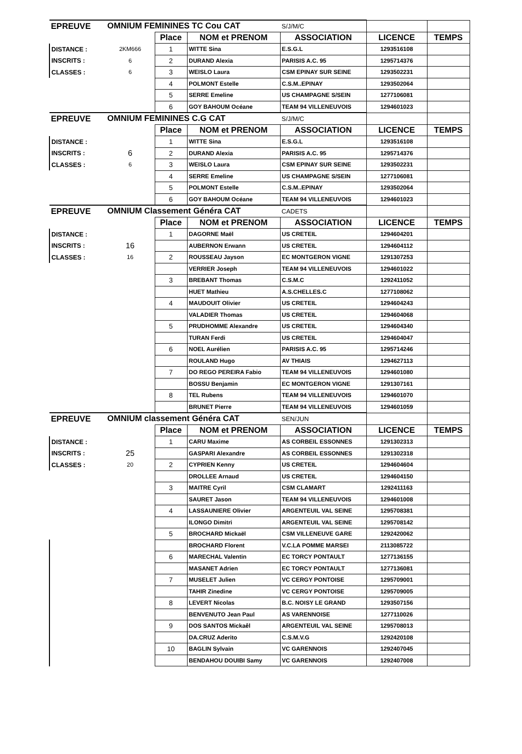| EPREUVE | OMNIUM FEMININES TC Cou CAT | | | S/J/M/C | | |
| | | Place | NOM et PRENOM | ASSOCIATION | LICENCE | TEMPS |
| DISTANCE : | 2KM666 | 1 | WITTE Sina | E.S.G.L | 1293516108 | |
| INSCRITS : | 6 | 2 | DURAND Alexia | PARISIS A.C. 95 | 1295714376 | |
| CLASSES : | 6 | 3 | WEISLO Laura | CSM EPINAY SUR SEINE | 1293502231 | |
| | | 4 | POLMONT Estelle | C.S.M..EPINAY | 1293502064 | |
| | | 5 | SERRE Emeline | US CHAMPAGNE S/SEIN | 1277106081 | |
| | | 6 | GOY BAHOUM Océane | TEAM 94 VILLENEUVOIS | 1294601023 | |
| EPREUVE | OMNIUM FEMININES C.G CAT | | | S/J/M/C | | |
| | | Place | NOM et PRENOM | ASSOCIATION | LICENCE | TEMPS |
| DISTANCE : | | 1 | WITTE Sina | E.S.G.L | 1293516108 | |
| INSCRITS : | 6 | 2 | DURAND Alexia | PARISIS A.C. 95 | 1295714376 | |
| CLASSES : | 6 | 3 | WEISLO Laura | CSM EPINAY SUR SEINE | 1293502231 | |
| | | 4 | SERRE Emeline | US CHAMPAGNE S/SEIN | 1277106081 | |
| | | 5 | POLMONT Estelle | C.S.M..EPINAY | 1293502064 | |
| | | 6 | GOY BAHOUM Océane | TEAM 94 VILLENEUVOIS | 1294601023 | |
| EPREUVE | OMNIUM Classement Généra CAT | | | CADETS | | |
| | | Place | NOM et PRENOM | ASSOCIATION | LICENCE | TEMPS |
| DISTANCE : | | 1 | DAGORNE Maël | US CRETEIL | 1294604201 | |
| INSCRITS : | 16 | | AUBERNON Erwann | US CRETEIL | 1294604112 | |
| CLASSES : | 16 | 2 | ROUSSEAU Jayson | EC MONTGERON VIGNE | 1291307253 | |
| | | | VERRIER Joseph | TEAM 94 VILLENEUVOIS | 1294601022 | |
| | | 3 | BREBANT Thomas | C.S.M.C | 1292411052 | |
| | | | HUET Mathieu | A.S.CHELLES.C | 1277108062 | |
| | | 4 | MAUDOUIT Olivier | US CRETEIL | 1294604243 | |
| | | | VALADIER Thomas | US CRETEIL | 1294604068 | |
| | | 5 | PRUDHOMME Alexandre | US CRETEIL | 1294604340 | |
| | | | TURAN Ferdi | US CRETEIL | 1294604047 | |
| | | 6 | NOEL Aurélien | PARISIS A.C. 95 | 1295714246 | |
| | | | ROULAND Hugo | AV THIAIS | 1294627113 | |
| | | 7 | DO REGO PEREIRA Fabio | TEAM 94 VILLENEUVOIS | 1294601080 | |
| | | | BOSSU Benjamin | EC MONTGERON VIGNE | 1291307161 | |
| | | 8 | TEL Rubens | TEAM 94 VILLENEUVOIS | 1294601070 | |
| | | | BRUNET Pierre | TEAM 94 VILLENEUVOIS | 1294601059 | |
| EPREUVE | OMNIUM classement Généra CAT | | | SEN/JUN | | |
| | | Place | NOM et PRENOM | ASSOCIATION | LICENCE | TEMPS |
| DISTANCE : | | 1 | CARU Maxime | AS CORBEIL ESSONNES | 1291302313 | |
| INSCRITS : | 25 | | GASPARI Alexandre | AS CORBEIL ESSONNES | 1291302318 | |
| CLASSES : | 20 | 2 | CYPRIEN Kenny | US CRETEIL | 1294604604 | |
| | | | DROLLEE Arnaud | US CRETEIL | 1294604150 | |
| | | 3 | MAITRE Cyril | CSM CLAMART | 1292411163 | |
| | | | SAURET Jason | TEAM 94 VILLENEUVOIS | 1294601008 | |
| | | 4 | LASSAUNIERE Olivier | ARGENTEUIL VAL SEINE | 1295708381 | |
| | | | ILONGO Dimitri | ARGENTEUIL VAL SEINE | 1295708142 | |
| | | 5 | BROCHARD Mickaël | CSM VILLENEUVE GARE | 1292420062 | |
| | | | BROCHARD Florent | V.C.LA POMME MARSEI | 2113085722 | |
| | | 6 | MARECHAL Valentin | EC TORCY PONTAULT | 1277136155 | |
| | | | MASANET Adrien | EC TORCY PONTAULT | 1277136081 | |
| | | 7 | MUSELET Julien | VC CERGY PONTOISE | 1295709001 | |
| | | | TAHIR Zinedine | VC CERGY PONTOISE | 1295709005 | |
| | | 8 | LEVERT Nicolas | B.C. NOISY LE GRAND | 1293507156 | |
| | | | BENVENUTO Jean Paul | AS VARENNOISE | 1277110026 | |
| | | 9 | DOS SANTOS Mickaêl | ARGENTEUIL VAL SEINE | 1295708013 | |
| | | | DA.CRUZ Aderito | C.S.M.V.G | 1292420108 | |
| | | 10 | BAGLIN Sylvain | VC GARENNOIS | 1292407045 | |
| | | | BENDAHOU DOUIBI Samy | VC GARENNOIS | 1292407008 | |